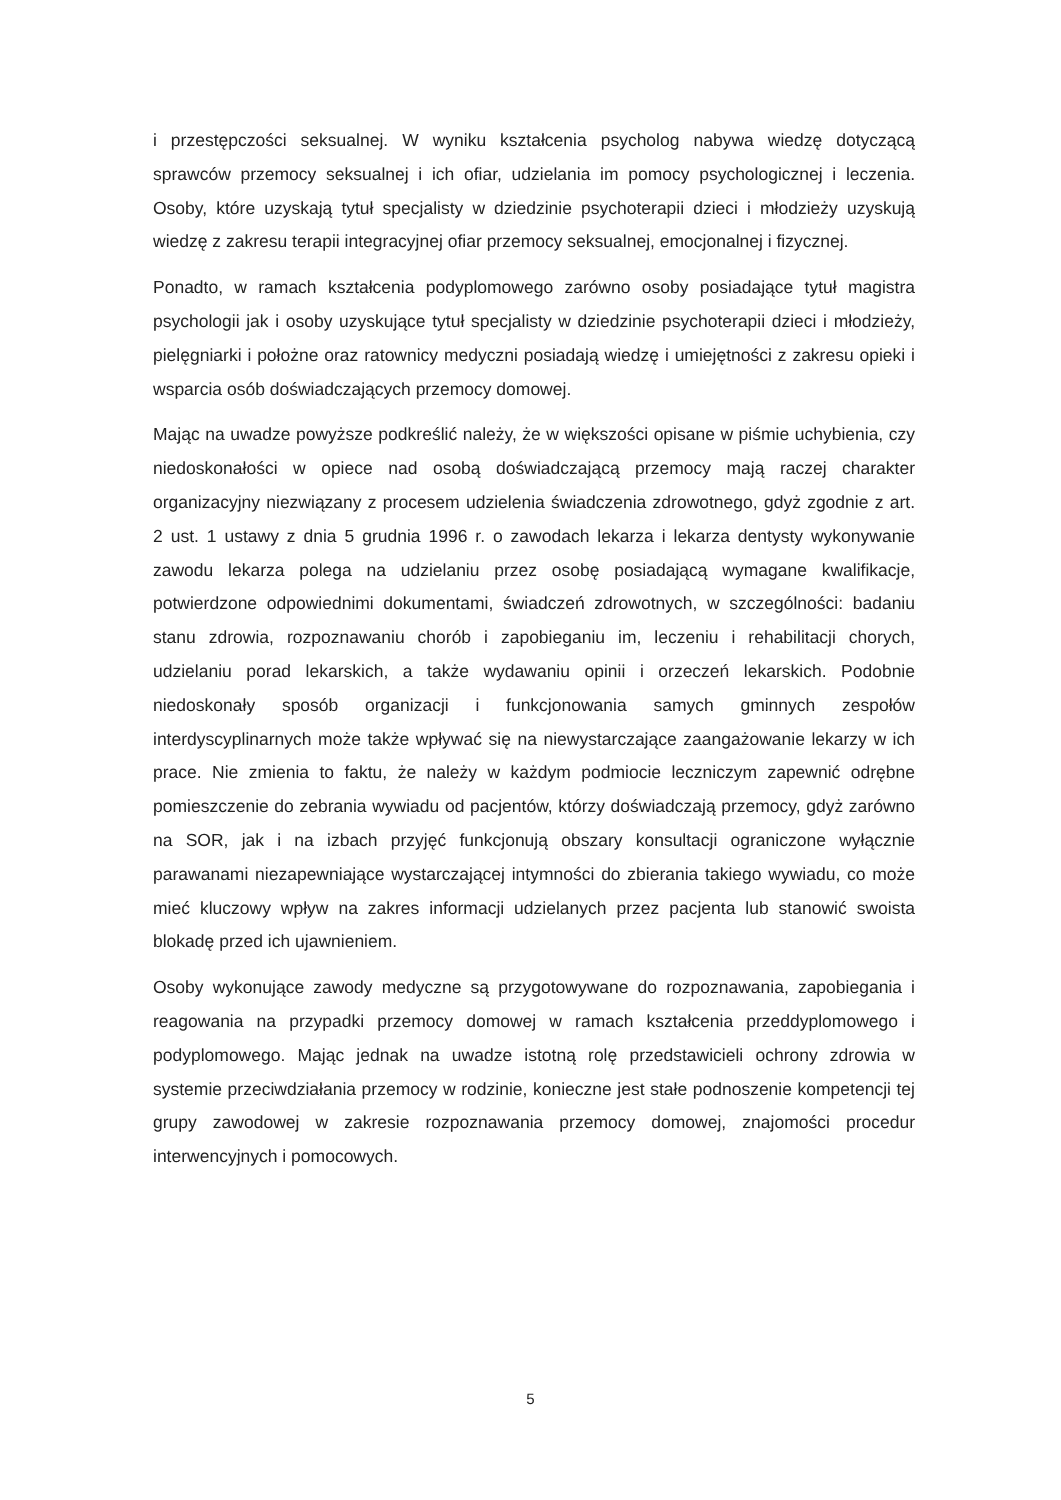i przestępczości seksualnej. W wyniku kształcenia psycholog nabywa wiedzę dotyczącą sprawców przemocy seksualnej i ich ofiar, udzielania im pomocy psychologicznej i leczenia. Osoby, które uzyskają tytuł specjalisty w dziedzinie psychoterapii dzieci i młodzieży uzyskują wiedzę z zakresu terapii integracyjnej ofiar przemocy seksualnej, emocjonalnej i fizycznej.
Ponadto, w ramach kształcenia podyplomowego zarówno osoby posiadające tytuł magistra psychologii jak i osoby uzyskujące tytuł specjalisty w dziedzinie psychoterapii dzieci i młodzieży, pielęgniarki i położne oraz ratownicy medyczni posiadają wiedzę i umiejętności z zakresu opieki i wsparcia osób doświadczających przemocy domowej.
Mając na uwadze powyższe podkreślić należy, że w większości opisane w piśmie uchybienia, czy niedoskonałości w opiece nad osobą doświadczającą przemocy mają raczej charakter organizacyjny niezwiązany z procesem udzielenia świadczenia zdrowotnego, gdyż zgodnie z art. 2 ust. 1 ustawy z dnia 5 grudnia 1996 r. o zawodach lekarza i lekarza dentysty wykonywanie zawodu lekarza polega na udzielaniu przez osobę posiadającą wymagane kwalifikacje, potwierdzone odpowiednimi dokumentami, świadczeń zdrowotnych, w szczególności: badaniu stanu zdrowia, rozpoznawaniu chorób i zapobieganiu im, leczeniu i rehabilitacji chorych, udzielaniu porad lekarskich, a także wydawaniu opinii i orzeczeń lekarskich. Podobnie niedoskonały sposób organizacji i funkcjonowania samych gminnych zespołów interdyscyplinarnych może także wpływać się na niewystarczające zaangażowanie lekarzy w ich prace. Nie zmienia to faktu, że należy w każdym podmiocie leczniczym zapewnić odrębne pomieszczenie do zebrania wywiadu od pacjentów, którzy doświadczają przemocy, gdyż zarówno na SOR, jak i na izbach przyjęć funkcjonują obszary konsultacji ograniczone wyłącznie parawanami niezapewniające wystarczającej intymności do zbierania takiego wywiadu, co może mieć kluczowy wpływ na zakres informacji udzielanych przez pacjenta lub stanowić swoista blokadę przed ich ujawnieniem.
Osoby wykonujące zawody medyczne są przygotowywane do rozpoznawania, zapobiegania i reagowania na przypadki przemocy domowej w ramach kształcenia przeddyplomowego i podyplomowego. Mając jednak na uwadze istotną rolę przedstawicieli ochrony zdrowia w systemie przeciwdziałania przemocy w rodzinie, konieczne jest stałe podnoszenie kompetencji tej grupy zawodowej w zakresie rozpoznawania przemocy domowej, znajomości procedur interwencyjnych i pomocowych.
5